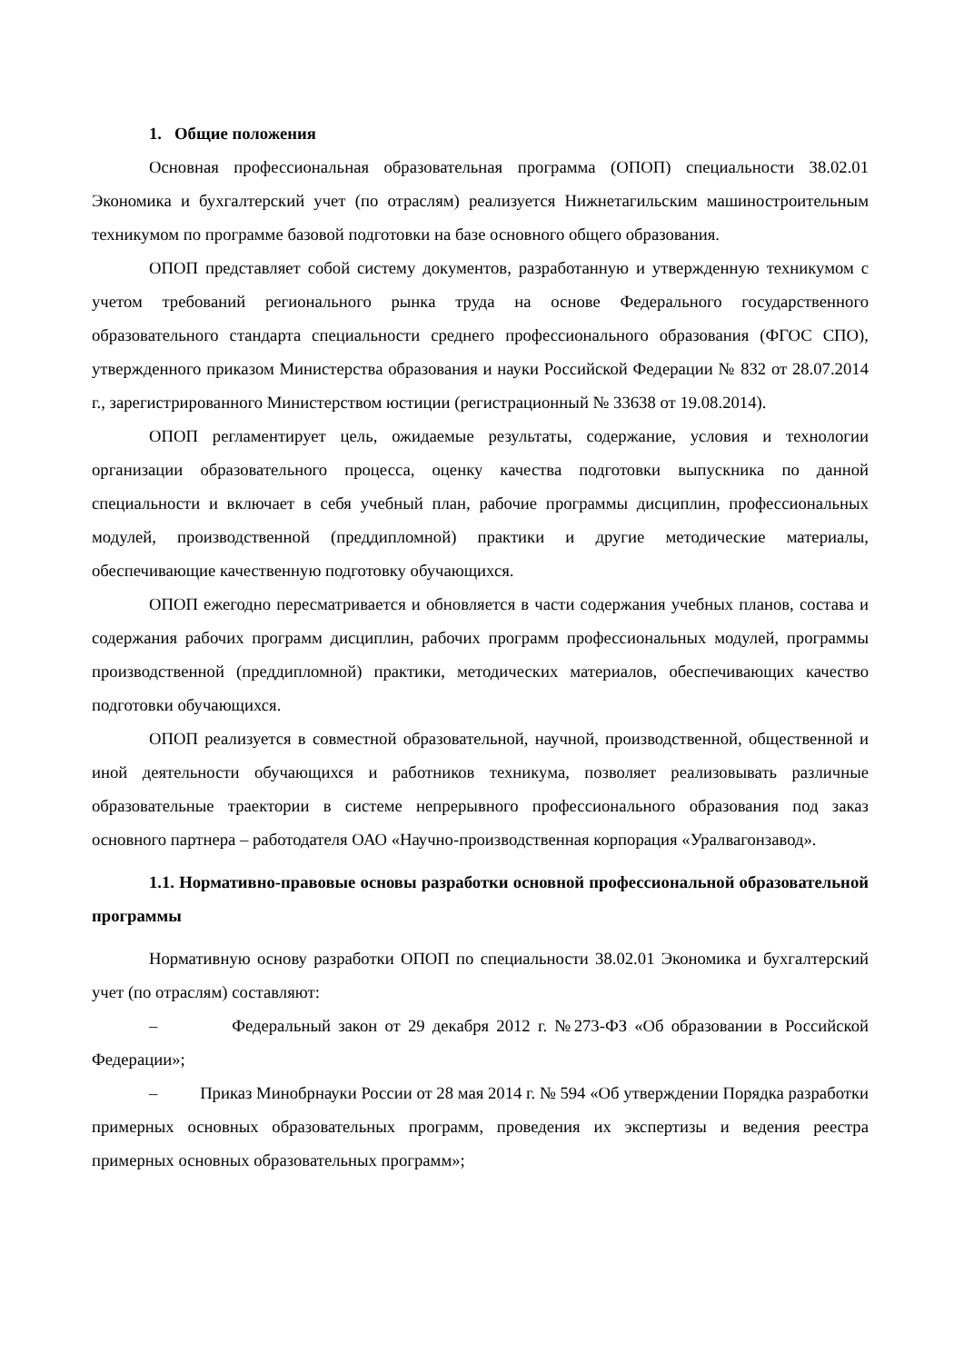1. Общие положения
Основная профессиональная образовательная программа (ОПОП) специальности 38.02.01 Экономика и бухгалтерский учет (по отраслям) реализуется Нижнетагильским машиностроительным техникумом по программе базовой подготовки на базе основного общего образования.
ОПОП представляет собой систему документов, разработанную и утвержденную техникумом с учетом требований регионального рынка труда на основе Федерального государственного образовательного стандарта специальности среднего профессионального образования (ФГОС СПО), утвержденного приказом Министерства образования и науки Российской Федерации № 832 от 28.07.2014 г., зарегистрированного Министерством юстиции (регистрационный № 33638 от 19.08.2014).
ОПОП регламентирует цель, ожидаемые результаты, содержание, условия и технологии организации образовательного процесса, оценку качества подготовки выпускника по данной специальности и включает в себя учебный план, рабочие программы дисциплин, профессиональных модулей, производственной (преддипломной) практики и другие методические материалы, обеспечивающие качественную подготовку обучающихся.
ОПОП ежегодно пересматривается и обновляется в части содержания учебных планов, состава и содержания рабочих программ дисциплин, рабочих программ профессиональных модулей, программы производственной (преддипломной) практики, методических материалов, обеспечивающих качество подготовки обучающихся.
ОПОП реализуется в совместной образовательной, научной, производственной, общественной и иной деятельности обучающихся и работников техникума, позволяет реализовывать различные образовательные траектории в системе непрерывного профессионального образования под заказ основного партнера – работодателя ОАО «Научно-производственная корпорация «Уралвагонзавод».
1.1. Нормативно-правовые основы разработки основной профессиональной образовательной программы
Нормативную основу разработки ОПОП по специальности 38.02.01 Экономика и бухгалтерский учет (по отраслям) составляют:
– Федеральный закон от 29 декабря 2012 г. №273-ФЗ «Об образовании в Российской Федерации»;
– Приказ Минобрнауки России от 28 мая 2014 г. № 594 «Об утверждении Порядка разработки примерных основных образовательных программ, проведения их экспертизы и ведения реестра примерных основных образовательных программ»;